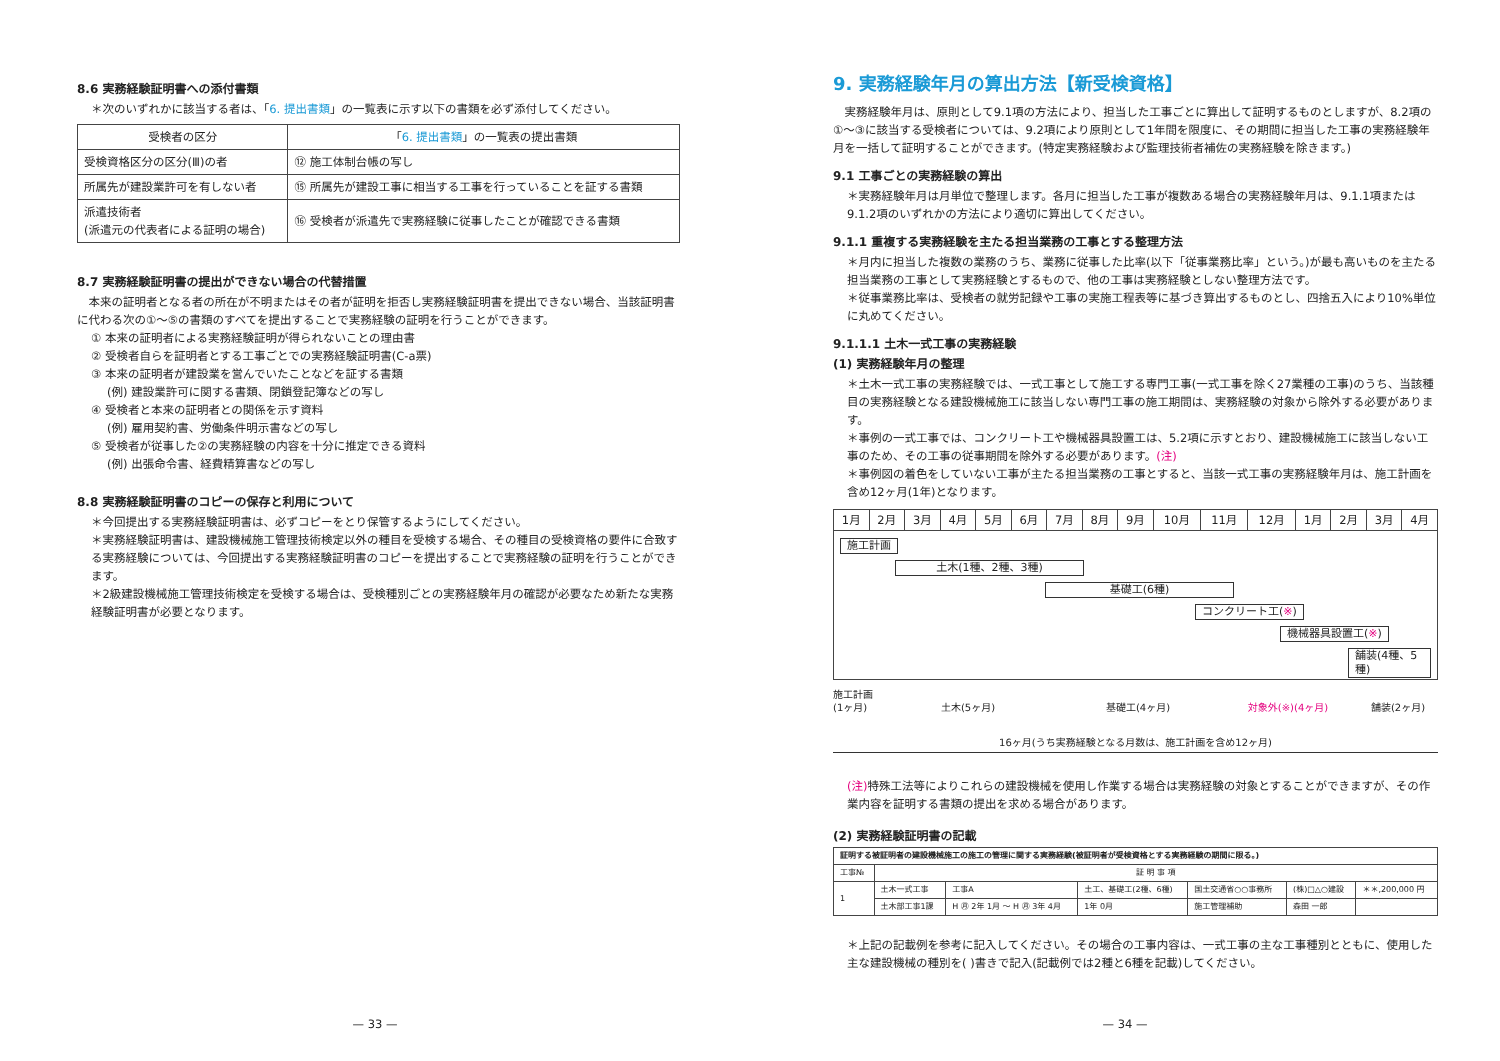8.6 実務経験証明書への添付書類
＊次のいずれかに該当する者は、「6. 提出書類」の一覧表に示す以下の書類を必ず添付してください。
| 受検者の区分 | 「 6. 提出書類 」の一覧表の提出書類 |
| --- | --- |
| 受検資格区分の区分(Ⅲ)の者 | ⑫ 施工体制台帳の写し |
| 所属先が建設業許可を有しない者 | ⑮ 所属先が建設工事に相当する工事を行っていることを証する書類 |
| 派遣技術者 (派遣元の代表者による証明の場合) | ⑯ 受検者が派遣先で実務経験に従事したことが確認できる書類 |
8.7 実務経験証明書の提出ができない場合の代替措置
　本来の証明者となる者の所在が不明またはその者が証明を拒否し実務経験証明書を提出できない場合、当該証明書に代わる次の①～⑤の書類のすべてを提出することで実務経験の証明を行うことができます。
① 本来の証明者による実務経験証明が得られないことの理由書
② 受検者自らを証明者とする工事ごとでの実務経験証明書(C-a票)
③ 本来の証明者が建設業を営んでいたことなどを証する書類
(例) 建設業許可に関する書類、閉鎖登記簿などの写し
④ 受検者と本来の証明者との関係を示す資料
(例) 雇用契約書、労働条件明示書などの写し
⑤ 受検者が従事した②の実務経験の内容を十分に推定できる資料
(例) 出張命令書、経費精算書などの写し
8.8 実務経験証明書のコピーの保存と利用について
＊今回提出する実務経験証明書は、必ずコピーをとり保管するようにしてください。
＊実務経験証明書は、建設機械施工管理技術検定以外の種目を受検する場合、その種目の受検資格の要件に合致する実務経験については、今回提出する実務経験証明書のコピーを提出することで実務経験の証明を行うことができます。
＊2級建設機械施工管理技術検定を受検する場合は、受検種別ごとの実務経験年月の確認が必要なため新たな実務経験証明書が必要となります。
— 33 —
9. 実務経験年月の算出方法【新受検資格】
　実務経験年月は、原則として9.1項の方法により、担当した工事ごとに算出して証明するものとしますが、8.2項の①～③に該当する受検者については、9.2項により原則として1年間を限度に、その期間に担当した工事の実務経験年月を一括して証明することができます。(特定実務経験および監理技術者補佐の実務経験を除きます。)
9.1 工事ごとの実務経験の算出
＊実務経験年月は月単位で整理します。各月に担当した工事が複数ある場合の実務経験年月は、9.1.1項または9.1.2項のいずれかの方法により適切に算出してください。
9.1.1 重複する実務経験を主たる担当業務の工事とする整理方法
＊月内に担当した複数の業務のうち、業務に従事した比率(以下「従事業務比率」という。)が最も高いものを主たる担当業務の工事として実務経験とするもので、他の工事は実務経験としない整理方法です。
＊従事業務比率は、受検者の就労記録や工事の実施工程表等に基づき算出するものとし、四捨五入により10%単位に丸めてください。
9.1.1.1 土木一式工事の実務経験
(1) 実務経験年月の整理
＊土木一式工事の実務経験では、一式工事として施工する専門工事(一式工事を除く27業種の工事)のうち、当該種目の実務経験となる建設機械施工に該当しない専門工事の施工期間は、実務経験の対象から除外する必要があります。
＊事例の一式工事では、コンクリート工や機械器具設置工は、5.2項に示すとおり、建設機械施工に該当しない工事のため、その工事の従事期間を除外する必要があります。(注)
＊事例図の着色をしていない工事が主たる担当業務の工事とすると、当該一式工事の実務経験年月は、施工計画を含め12ヶ月(1年)となります。
| 1月 | 2月 | 3月 | 4月 | 5月 | 6月 | 7月 | 8月 | 9月 | 10月 | 11月 | 12月 | 1月 | 2月 | 3月 | 4月 |
施工計画
土木(1種、2種、3種)
基礎工(6種)
コンクリート工(※)
機械器具設置工(※)
舗装(4種、5種)
施工計画
(1ヶ月)
土木(5ヶ月) 基礎工(4ヶ月) 対象外(※)(4ヶ月) 舗装(2ヶ月)
16ヶ月(うち実務経験となる月数は、施工計画を含め12ヶ月)
(注) 特殊工法等によりこれらの建設機械を使用し作業する場合は実務経験の対象とすることができますが、その作業内容を証明する書類の提出を求める場合があります。
(2) 実務経験証明書の記載
| 証明する被証明者の建設機械施工の施工の管理に関する実務経験(被証明者が受検資格とする実務経験の期間に限る。) | | | | | | |
| 工事№ | 証 明 事 項 | | | | | |
| 1 | 土木一式工事 | 工事A | 土工、基礎工(2種、6種) | 国土交通省○○事務所 | (株)□△○建設 | ＊＊,200,000 円 |
| | 土木部工事1課 | H ㊊ 2年 1月 ～ H ㊊ 3年 4月 | 1年 0月 | 施工管理補助 | 森田 一郎 | |
＊上記の記載例を参考に記入してください。その場合の工事内容は、一式工事の主な工事種別とともに、使用した主な建設機械の種別を( )書きで記入(記載例では2種と6種を記載)してください。
— 34 —